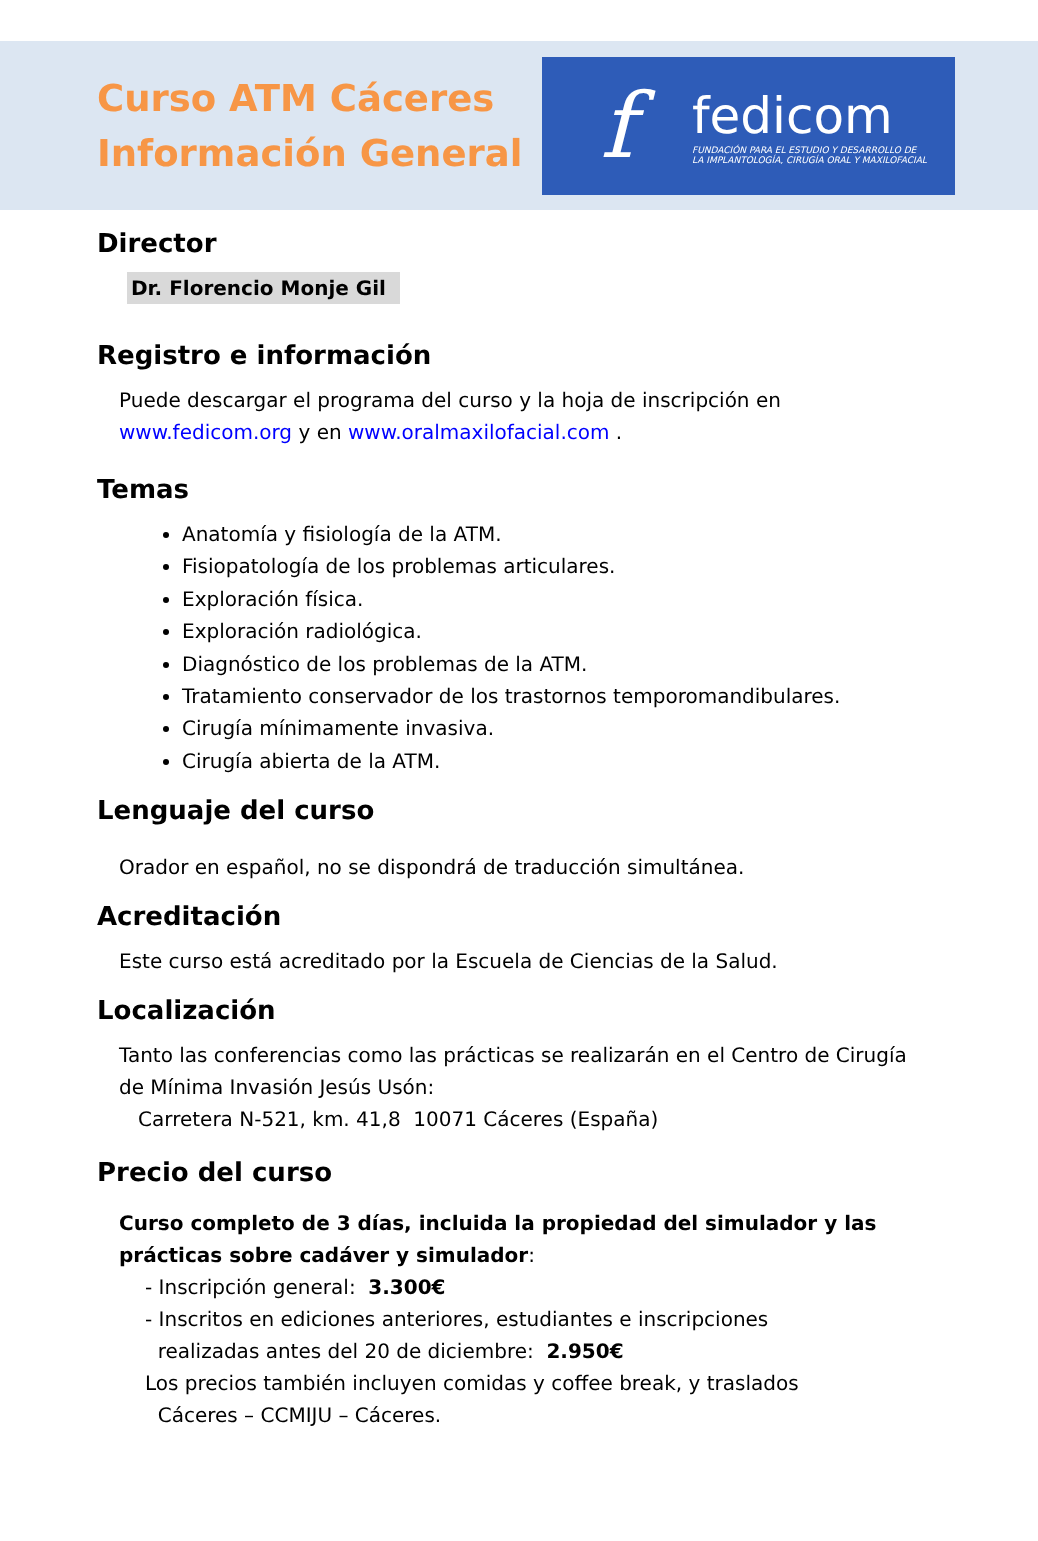Curso ATM Cáceres
Información General
f
fedicom
FUNDACIÓN PARA EL ESTUDIO Y DESARROLLO DE
LA IMPLANTOLOGÍA, CIRUGÍA ORAL Y MAXILOFACIAL
Director
Dr. Florencio Monje Gil
Registro e información
Puede descargar el programa del curso y la hoja de inscripción en www.fedicom.org y en www.oralmaxilofacial.com .
Temas
Anatomía y fisiología de la ATM.
Fisiopatología de los problemas articulares.
Exploración física.
Exploración radiológica.
Diagnóstico de los problemas de la ATM.
Tratamiento conservador de los trastornos temporomandibulares.
Cirugía mínimamente invasiva.
Cirugía abierta de la ATM.
Lenguaje del curso
Orador en español, no se dispondrá de traducción simultánea.
Acreditación
Este curso está acreditado por la Escuela de Ciencias de la Salud.
Localización
Tanto las conferencias como las prácticas se realizarán en el Centro de Cirugía de Mínima Invasión Jesús Usón:
Carretera N-521, km. 41,8 10071 Cáceres (España)
Precio del curso
Curso completo de 3 días, incluida la propiedad del simulador y las prácticas sobre cadáver y simulador:
- Inscripción general: 3.300€
- Inscritos en ediciones anteriores, estudiantes e inscripciones
realizadas antes del 20 de diciembre: 2.950€
Los precios también incluyen comidas y coffee break, y traslados
Cáceres – CCMIJU – Cáceres.